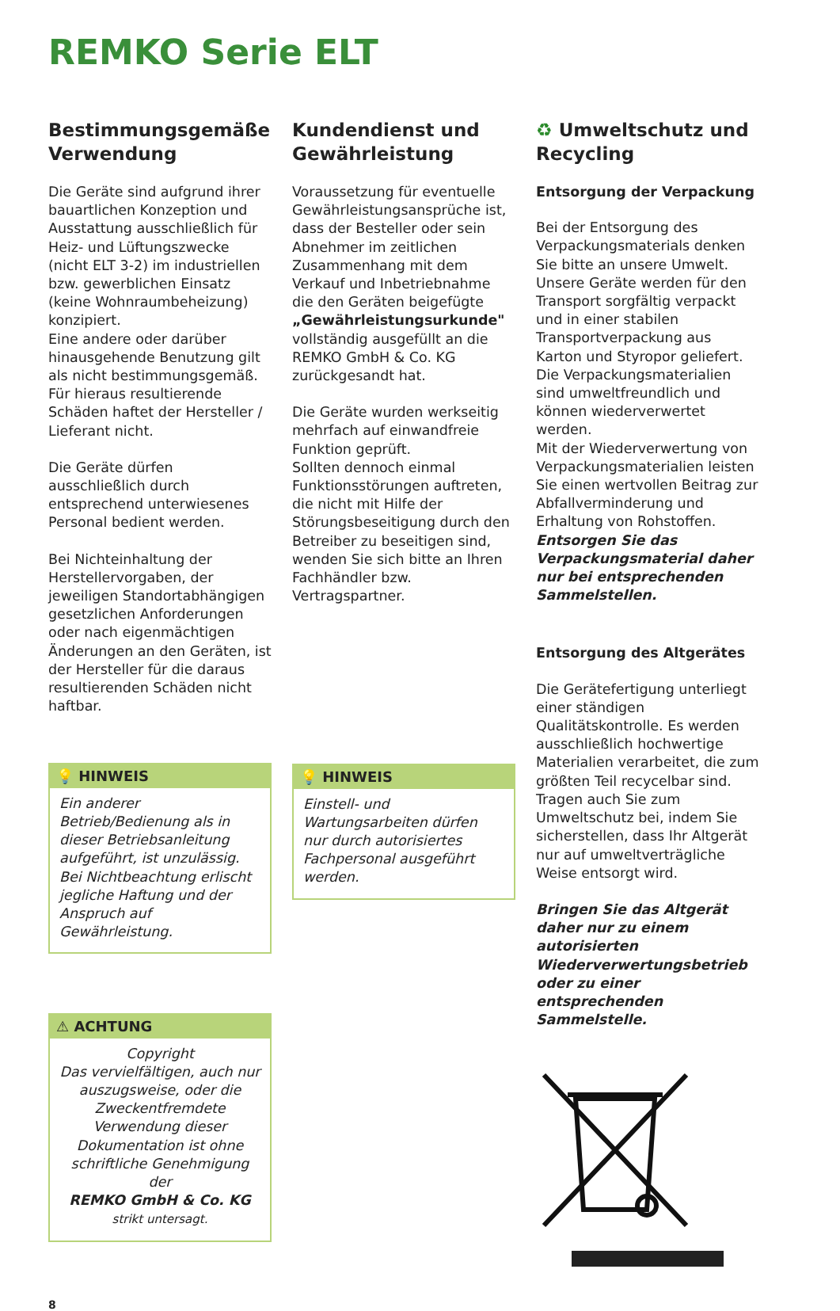REMKO Serie ELT
Bestimmungsgemäße Verwendung
Die Geräte sind aufgrund ihrer bauartlichen Konzeption und Ausstattung ausschließlich für Heiz- und Lüftungszwecke (nicht ELT 3-2) im industriellen bzw. gewerblichen Einsatz (keine Wohnraumbeheizung) konzipiert.
Eine andere oder darüber hinausgehende Benutzung gilt als nicht bestimmungsgemäß.
Für hieraus resultierende Schäden haftet der Hersteller / Lieferant nicht.
Die Geräte dürfen ausschließlich durch entsprechend unterwiesenes Personal bedient werden.
Bei Nichteinhaltung der Herstellervorgaben, der jeweiligen Standortabhängigen gesetzlichen Anforderungen oder nach eigenmächtigen Änderungen an den Geräten, ist der Hersteller für die daraus resultierenden Schäden nicht haftbar.
💡 HINWEIS
Ein anderer Betrieb/Bedienung als in dieser Betriebsanleitung aufgeführt, ist unzulässig.
Bei Nichtbeachtung erlischt jegliche Haftung und der Anspruch auf Gewährleistung.
⚠ ACHTUNG
Copyright
Das vervielfältigen, auch nur auszugsweise, oder die Zweckentfremdete Verwendung dieser Dokumentation ist ohne schriftliche Genehmigung der
REMKO GmbH & Co. KG
strikt untersagt.
Kundendienst und Gewährleistung
Voraussetzung für eventuelle Gewährleistungsansprüche ist, dass der Besteller oder sein Abnehmer im zeitlichen Zusammenhang mit dem Verkauf und Inbetriebnahme die den Geräten beigefügte „Gewährleistungsurkunde" vollständig ausgefüllt an die REMKO GmbH & Co. KG zurückgesandt hat.
Die Geräte wurden werkseitig mehrfach auf einwandfreie Funktion geprüft.
Sollten dennoch einmal Funktionsstörungen auftreten, die nicht mit Hilfe der Störungsbeseitigung durch den Betreiber zu beseitigen sind, wenden Sie sich bitte an Ihren Fachhändler bzw. Vertragspartner.
💡 HINWEIS
Einstell- und Wartungsarbeiten dürfen nur durch autorisiertes Fachpersonal ausgeführt werden.
♻ Umweltschutz und Recycling
Entsorgung der Verpackung
Bei der Entsorgung des Verpackungsmaterials denken Sie bitte an unsere Umwelt.
Unsere Geräte werden für den Transport sorgfältig verpackt und in einer stabilen Transportverpackung aus Karton und Styropor geliefert.
Die Verpackungsmaterialien sind umweltfreundlich und können wiederverwertet werden.
Mit der Wiederverwertung von Verpackungsmaterialien leisten Sie einen wertvollen Beitrag zur Abfallverminderung und Erhaltung von Rohstoffen.
Entsorgen Sie das Verpackungsmaterial daher nur bei entsprechenden Sammelstellen.
Entsorgung des Altgerätes
Die Gerätefertigung unterliegt einer ständigen Qualitätskontrolle. Es werden ausschließlich hochwertige Materialien verarbeitet, die zum größten Teil recycelbar sind. Tragen auch Sie zum Umweltschutz bei, indem Sie sicherstellen, dass Ihr Altgerät nur auf umweltverträgliche Weise entsorgt wird.
Bringen Sie das Altgerät daher nur zu einem autorisierten Wiederverwertungsbetrieb oder zu einer entsprechenden Sammelstelle.
8